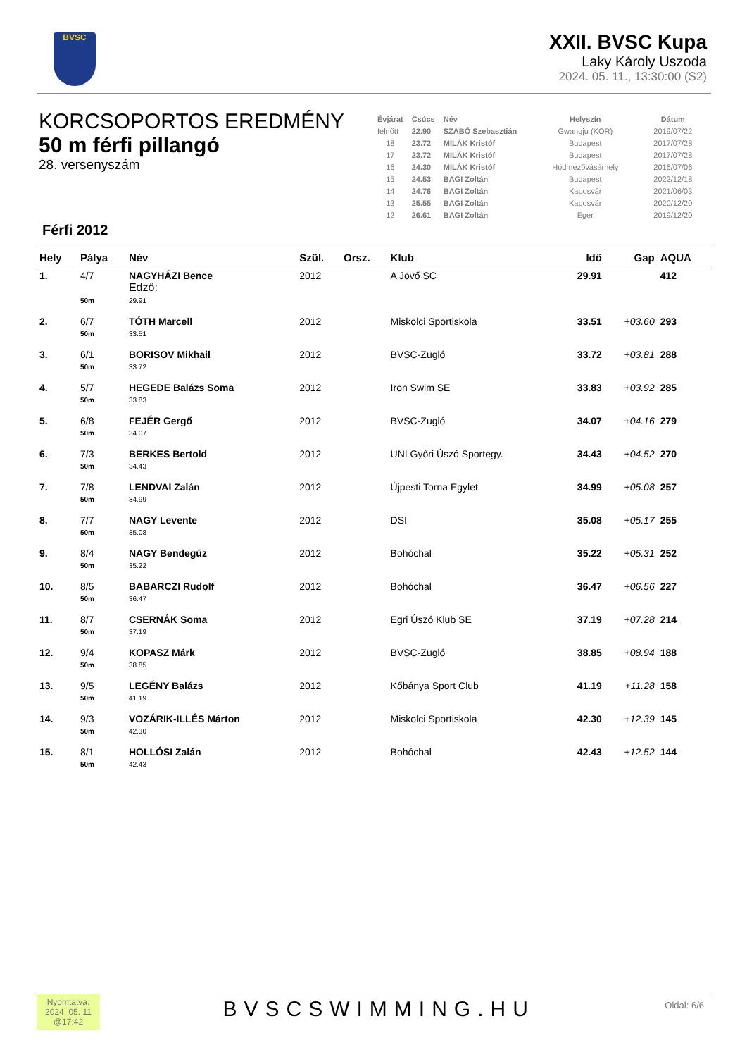BVSC
XXII. BVSC Kupa
Laky Károly Uszoda
2024. 05. 11., 13:30:00 (S2)
KORCSOPORTOS EREDMÉNY
50 m férfi pillangó
28. versenyszám
Férfi 2012
| Évjárat | Csúcs | Név | Helyszín | Dátum |
| --- | --- | --- | --- | --- |
| felnőtt | 22.90 | SZABÓ Szebasztián | Gwangju (KOR) | 2019/07/22 |
| 18 | 23.72 | MILÁK Kristóf | Budapest | 2017/07/28 |
| 17 | 23.72 | MILÁK Kristóf | Budapest | 2017/07/28 |
| 16 | 24.30 | MILÁK Kristóf | Hódmezővásárhely | 2016/07/06 |
| 15 | 24.53 | BAGI Zoltán | Budapest | 2022/12/18 |
| 14 | 24.76 | BAGI Zoltán | Kaposvár | 2021/06/03 |
| 13 | 25.55 | BAGI Zoltán | Kaposvár | 2020/12/20 |
| 12 | 26.61 | BAGI Zoltán | Eger | 2019/12/20 |
| Hely | Pálya | Név | Szül. | Orsz. | Klub | Idő | Gap | AQUA |
| --- | --- | --- | --- | --- | --- | --- | --- | --- |
| 1. | 4/7 | NAGYHÁZI Bence Edző: | 2012 | | A Jövő SC | 29.91 | | 412 |
| | 50m | 29.91 | | | | | | |
| 2. | 6/7 | TÓTH Marcell | 2012 | | Miskolci Sportiskola | 33.51 | +03.60 | 293 |
| | 50m | 33.51 | | | | | | |
| 3. | 6/1 | BORISOV Mikhail | 2012 | | BVSC-Zugló | 33.72 | +03.81 | 288 |
| | 50m | 33.72 | | | | | | |
| 4. | 5/7 | HEGEDE Balázs Soma | 2012 | | Iron Swim SE | 33.83 | +03.92 | 285 |
| | 50m | 33.83 | | | | | | |
| 5. | 6/8 | FEJÉR Gergő | 2012 | | BVSC-Zugló | 34.07 | +04.16 | 279 |
| | 50m | 34.07 | | | | | | |
| 6. | 7/3 | BERKES Bertold | 2012 | | UNI Győri Úszó Sportegy. | 34.43 | +04.52 | 270 |
| | 50m | 34.43 | | | | | | |
| 7. | 7/8 | LENDVAI Zalán | 2012 | | Újpesti Torna Egylet | 34.99 | +05.08 | 257 |
| | 50m | 34.99 | | | | | | |
| 8. | 7/7 | NAGY Levente | 2012 | | DSI | 35.08 | +05.17 | 255 |
| | 50m | 35.08 | | | | | | |
| 9. | 8/4 | NAGY Bendegúz | 2012 | | Bohóchal | 35.22 | +05.31 | 252 |
| | 50m | 35.22 | | | | | | |
| 10. | 8/5 | BABARCZI Rudolf | 2012 | | Bohóchal | 36.47 | +06.56 | 227 |
| | 50m | 36.47 | | | | | | |
| 11. | 8/7 | CSERNÁK Soma | 2012 | | Egri Úszó Klub SE | 37.19 | +07.28 | 214 |
| | 50m | 37.19 | | | | | | |
| 12. | 9/4 | KOPASZ Márk | 2012 | | BVSC-Zugló | 38.85 | +08.94 | 188 |
| | 50m | 38.85 | | | | | | |
| 13. | 9/5 | LEGÉNY Balázs | 2012 | | Kőbánya Sport Club | 41.19 | +11.28 | 158 |
| | 50m | 41.19 | | | | | | |
| 14. | 9/3 | VOZÁRIK-ILLÉS Márton | 2012 | | Miskolci Sportiskola | 42.30 | +12.39 | 145 |
| | 50m | 42.30 | | | | | | |
| 15. | 8/1 | HOLLÓSI Zalán | 2012 | | Bohóchal | 42.43 | +12.52 | 144 |
| | 50m | 42.43 | | | | | | |
Nyomtatva: 2024. 05. 11 @17:42
BVSCSWIMMING.HU
Oldal: 6/6